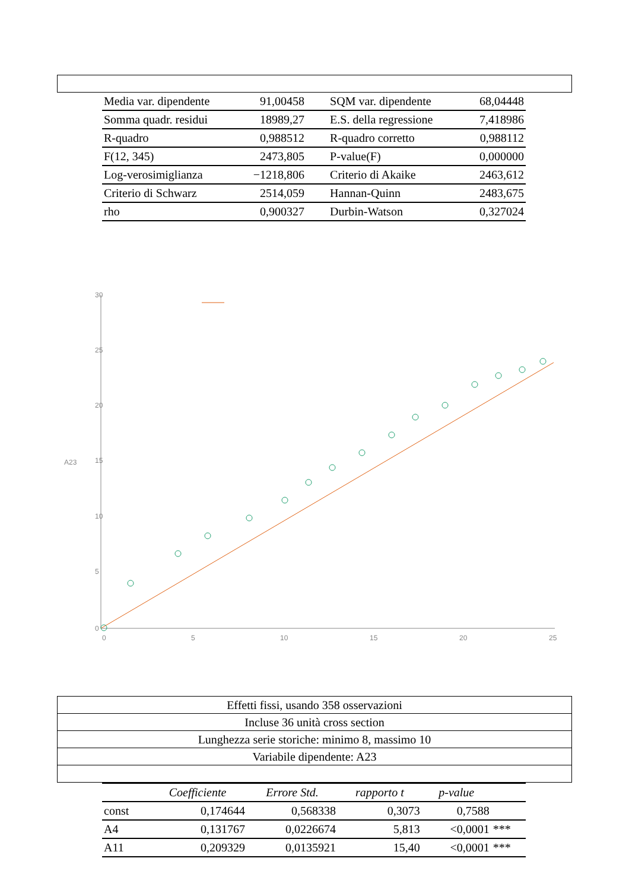| Media var. dipendente | 91,00458 | SQM var. dipendente | 68,04448 |
| Somma quadr. residui | 18989,27 | E.S. della regressione | 7,418986 |
| R-quadro | 0,988512 | R-quadro corretto | 0,988112 |
| F(12, 345) | 2473,805 | P-value(F) | 0,000000 |
| Log-verosimiglianza | −1218,806 | Criterio di Akaike | 2463,612 |
| Criterio di Schwarz | 2514,059 | Hannan-Quinn | 2483,675 |
| rho | 0,900327 | Durbin-Watson | 0,327024 |
30
25
20
15
10
5
0
0
5
10
15
20
25
A23
Effetti fissi, usando 358 osservazioni
Incluse 36 unità cross section
Lunghezza serie storiche: minimo 8, massimo 10
Variabile dipendente: A23
| | Coefficiente | Errore Std. | rapporto t | p-value | |
| --- | --- | --- | --- | --- | --- |
| const | 0,174644 | 0,568338 | 0,3073 | 0,7588 | |
| A4 | 0,131767 | 0,0226674 | 5,813 | <0,0001 | *** |
| A11 | 0,209329 | 0,0135921 | 15,40 | <0,0001 | *** |